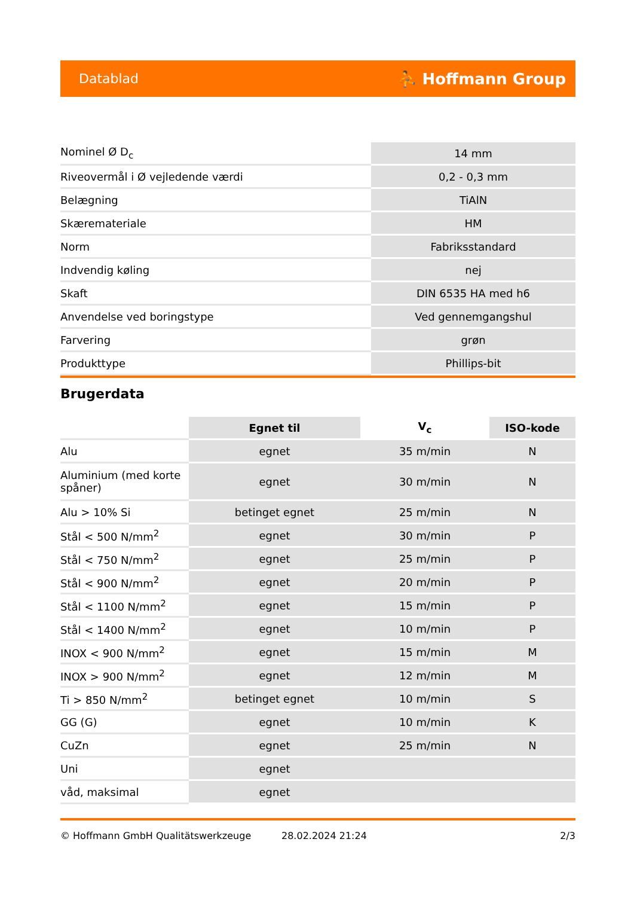Datablad ⛹ Hoffmann Group
| Nominel Ø D<sub>c</sub> | 14 mm |
| Riveovermål i Ø vejledende værdi | 0,2 - 0,3 mm |
| Belægning | TiAlN |
| Skæremateriale | HM |
| Norm | Fabriksstandard |
| Indvendig køling | nej |
| Skaft | DIN 6535 HA med h6 |
| Anvendelse ved boringstype | Ved gennemgangshul |
| Farvering | grøn |
| Produkttype | Phillips-bit |
Brugerdata
| | Egnet til | V<sub>c</sub> | ISO-kode |
| --- | --- | --- | --- |
| Alu | egnet | 35 m/min | N |
| Aluminium (med korte spåner) | egnet | 30 m/min | N |
| Alu > 10% Si | betinget egnet | 25 m/min | N |
| Stål < 500 N/mm<sup>2</sup> | egnet | 30 m/min | P |
| Stål < 750 N/mm<sup>2</sup> | egnet | 25 m/min | P |
| Stål < 900 N/mm<sup>2</sup> | egnet | 20 m/min | P |
| Stål < 1100 N/mm<sup>2</sup> | egnet | 15 m/min | P |
| Stål < 1400 N/mm<sup>2</sup> | egnet | 10 m/min | P |
| INOX < 900 N/mm<sup>2</sup> | egnet | 15 m/min | M |
| INOX > 900 N/mm<sup>2</sup> | egnet | 12 m/min | M |
| Ti > 850 N/mm<sup>2</sup> | betinget egnet | 10 m/min | S |
| GG (G) | egnet | 10 m/min | K |
| CuZn | egnet | 25 m/min | N |
| Uni | egnet | | |
| våd, maksimal | egnet | | |
© Hoffmann GmbH Qualitätswerkzeuge 28.02.2024 21:24 2/3